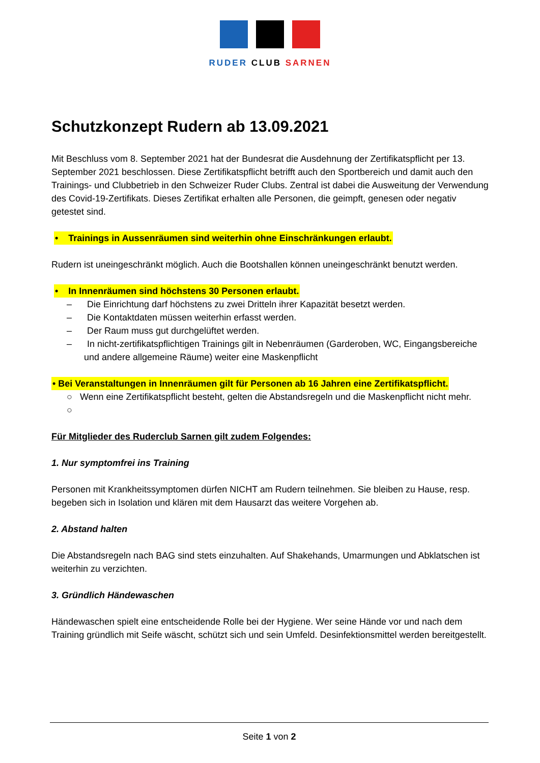RUDER CLUB SARNEN
Schutzkonzept Rudern ab 13.09.2021
Mit Beschluss vom 8. September 2021 hat der Bundesrat die Ausdehnung der Zertifikatspflicht per 13. September 2021 beschlossen. Diese Zertifikatspflicht betrifft auch den Sportbereich und damit auch den Trainings- und Clubbetrieb in den Schweizer Ruder Clubs. Zentral ist dabei die Ausweitung der Verwendung des Covid-19-Zertifikats. Dieses Zertifikat erhalten alle Personen, die geimpft, genesen oder negativ getestet sind.
• Trainings in Aussenräumen sind weiterhin ohne Einschränkungen erlaubt.
Rudern ist uneingeschränkt möglich. Auch die Bootshallen können uneingeschränkt benutzt werden.
• In Innenräumen sind höchstens 30 Personen erlaubt.
– Die Einrichtung darf höchstens zu zwei Dritteln ihrer Kapazität besetzt werden.
– Die Kontaktdaten müssen weiterhin erfasst werden.
– Der Raum muss gut durchgelüftet werden.
– In nicht-zertifikatspflichtigen Trainings gilt in Nebenräumen (Garderoben, WC, Eingangsbereiche und andere allgemeine Räume) weiter eine Maskenpflicht
• Bei Veranstaltungen in Innenräumen gilt für Personen ab 16 Jahren eine Zertifikatspflicht.
○ Wenn eine Zertifikatspflicht besteht, gelten die Abstandsregeln und die Maskenpflicht nicht mehr.
○
Für Mitglieder des Ruderclub Sarnen gilt zudem Folgendes:
1. Nur symptomfrei ins Training
Personen mit Krankheitssymptomen dürfen NICHT am Rudern teilnehmen. Sie bleiben zu Hause, resp. begeben sich in Isolation und klären mit dem Hausarzt das weitere Vorgehen ab.
2. Abstand halten
Die Abstandsregeln nach BAG sind stets einzuhalten. Auf Shakehands, Umarmungen und Abklatschen ist weiterhin zu verzichten.
3. Gründlich Händewaschen
Händewaschen spielt eine entscheidende Rolle bei der Hygiene. Wer seine Hände vor und nach dem Training gründlich mit Seife wäscht, schützt sich und sein Umfeld. Desinfektionsmittel werden bereitgestellt.
Seite 1 von 2